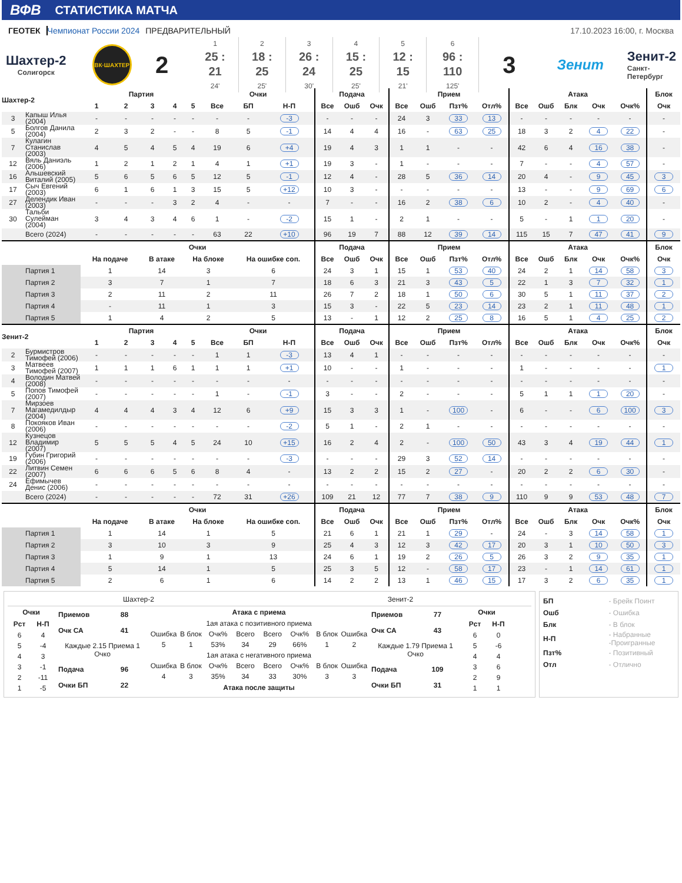ВФВ СТАТИСТИКА МАТЧА
ГЕОТЕК Чемпионат России 2024 ПРЕДВАРИТЕЛЬНЫЙ
17.10.2023 16:00, г. Москва
Шахтер-2
Солигорск
ВК·ШАХТЕР
2
1
25 : 21
24'
2
18 : 25
25'
3
26 : 24
30'
4
15 : 25
25'
5
12 : 15
21'
6
96 : 110
125'
3
Зенит
Зенит-2
Санкт-
Петербург
| Шахтер-2 | | Партия | | | | | Очки | | | Подача | | | Прием | | | | Атака | | | | | Блок |
| --- | --- | --- | --- | --- | --- | --- | --- | --- | --- | --- | --- | --- | --- | --- | --- | --- | --- | --- | --- | --- | --- | --- |
| | | 1 | 2 | 3 | 4 | 5 | Все | БП | Н-П | Все | Ошб | Очк | Все | Ошб | Пзт% | Отл% | Все | Ошб | Блк | Очк | Очк% | Очк |
| 3 | Капыш Илья (2004) | - | - | - | - | - | - | - | -3 | - | - | - | 24 | 3 | 33 | 13 | - | - | - | - | - | - |
| 5 | Болгов Данила (2004) | 2 | 3 | 2 | - | - | 8 | 5 | -1 | 14 | 4 | 4 | 16 | - | 63 | 25 | 18 | 3 | 2 | 4 | 22 | - |
| 7 | Кулагин Станислав (2003) | 4 | 5 | 4 | 5 | 4 | 19 | 6 | +4 | 19 | 4 | 3 | 1 | 1 | - | - | 42 | 6 | 4 | 16 | 38 | - |
| 12 | Вяль Даниэль (2006) | 1 | 2 | 1 | 2 | 1 | 4 | 1 | +1 | 19 | 3 | - | 1 | - | - | - | 7 | - | - | 4 | 57 | - |
| 16 | Альшевский Виталий (2005) | 5 | 6 | 5 | 6 | 5 | 12 | 5 | -1 | 12 | 4 | - | 28 | 5 | 36 | 14 | 20 | 4 | - | 9 | 45 | 3 |
| 17 | Сыч Евгений (2003) | 6 | 1 | 6 | 1 | 3 | 15 | 5 | +12 | 10 | 3 | - | - | - | - | - | 13 | - | - | 9 | 69 | 6 |
| 27 | Делендик Иван (2003) | - | - | - | 3 | 2 | 4 | - | - | 7 | - | - | 16 | 2 | 38 | 6 | 10 | 2 | - | 4 | 40 | - |
| 30 | Тальби Сулейман (2004) | 3 | 4 | 3 | 4 | 6 | 1 | - | -2 | 15 | 1 | - | 2 | 1 | - | - | 5 | - | 1 | 1 | 20 | - |
| | Всего (2024) | - | - | - | - | - | 63 | 22 | +10 | 96 | 19 | 7 | 88 | 12 | 39 | 14 | 115 | 15 | 7 | 47 | 41 | 9 |
| | | Очки | | | | | | | | Подача | | | Прием | | | | Атака | | | | | Блок |
| | | На подаче | | В атаке | | На блоке | | На ошибке соп. | | Все | Ошб | Очк | Все | Ошб | Пзт% | Отл% | Все | Ошб | Блк | Очк | Очк% | Очк |
| Партия 1 | | 1 | | 14 | | 3 | | 6 | | 24 | 3 | 1 | 15 | 1 | 53 | 40 | 24 | 2 | 1 | 14 | 58 | 3 |
| Партия 2 | | 3 | | 7 | | 1 | | 7 | | 18 | 6 | 3 | 21 | 3 | 43 | 5 | 22 | 1 | 3 | 7 | 32 | 1 |
| Партия 3 | | 2 | | 11 | | 2 | | 11 | | 26 | 7 | 2 | 18 | 1 | 50 | 6 | 30 | 5 | 1 | 11 | 37 | 2 |
| Партия 4 | | - | | 11 | | 1 | | 3 | | 15 | 3 | - | 22 | 5 | 23 | 14 | 23 | 2 | 1 | 11 | 48 | 1 |
| Партия 5 | | 1 | | 4 | | 2 | | 5 | | 13 | - | 1 | 12 | 2 | 25 | 8 | 16 | 5 | 1 | 4 | 25 | 2 |
| Зенит-2 | | Партия | | | | | Очки | | | Подача | | | Прием | | | | Атака | | | | | Блок |
| | | 1 | 2 | 3 | 4 | 5 | Все | БП | Н-П | Все | Ошб | Очк | Все | Ошб | Пзт% | Отл% | Все | Ошб | Блк | Очк | Очк% | Очк |
| 2 | Бурмистров Тимофей (2006) | - | - | - | - | - | 1 | 1 | -3 | 13 | 4 | 1 | - | - | - | - | - | - | - | - | - | - |
| 3 | Матвеев Тимофей (2007) | 1 | 1 | 1 | 6 | 1 | 1 | 1 | +1 | 10 | - | - | 1 | - | - | - | 1 | - | - | - | - | 1 |
| 4 | Володин Матвей (2008) | - | - | - | - | - | - | - | - | - | - | - | - | - | - | - | - | - | - | - | - | - |
| 5 | Попов Тимофей (2007) | - | - | - | - | - | 1 | - | -1 | 3 | - | - | 2 | - | - | - | 5 | 1 | 1 | 1 | 20 | - |
| 7 | Мирзоев Магамедилдыр (2004) | 4 | 4 | 4 | 3 | 4 | 12 | 6 | +9 | 15 | 3 | 3 | 1 | - | 100 | - | 6 | - | - | 6 | 100 | 3 |
| 8 | Покояков Иван (2006) | - | - | - | - | - | - | - | -2 | 5 | 1 | - | 2 | 1 | - | - | - | - | - | - | - | - |
| 12 | Кузнецов Владимир (2007) | 5 | 5 | 5 | 4 | 5 | 24 | 10 | +15 | 16 | 2 | 4 | 2 | - | 100 | 50 | 43 | 3 | 4 | 19 | 44 | 1 |
| 19 | Губин Григорий (2006) | - | - | - | - | - | - | - | -3 | - | - | - | 29 | 3 | 52 | 14 | - | - | - | - | - | - |
| 22 | Литвин Семен (2007) | 6 | 6 | 6 | 5 | 6 | 8 | 4 | - | 13 | 2 | 2 | 15 | 2 | 27 | - | 20 | 2 | 2 | 6 | 30 | - |
| 24 | Ефимычев Денис (2006) | - | - | - | - | - | - | - | - | - | - | - | - | - | - | - | - | - | - | - | - | - |
| | Всего (2024) | - | - | - | - | - | 72 | 31 | +26 | 109 | 21 | 12 | 77 | 7 | 38 | 9 | 110 | 9 | 9 | 53 | 48 | 7 |
| | | Очки | | | | | | | | Подача | | | Прием | | | | Атака | | | | | Блок |
| | | На подаче | | В атаке | | На блоке | | На ошибке соп. | | Все | Ошб | Очк | Все | Ошб | Пзт% | Отл% | Все | Ошб | Блк | Очк | Очк% | Очк |
| Партия 1 | | 1 | | 14 | | 1 | | 5 | | 21 | 6 | 1 | 21 | 1 | 29 | - | 24 | - | 3 | 14 | 58 | 1 |
| Партия 2 | | 3 | | 10 | | 3 | | 9 | | 25 | 4 | 3 | 12 | 3 | 42 | 17 | 20 | 3 | 1 | 10 | 50 | 3 |
| Партия 3 | | 1 | | 9 | | 1 | | 13 | | 24 | 6 | 1 | 19 | 2 | 26 | 5 | 26 | 3 | 2 | 9 | 35 | 1 |
| Партия 4 | | 5 | | 14 | | 1 | | 5 | | 25 | 3 | 5 | 12 | - | 58 | 17 | 23 | - | 1 | 14 | 61 | 1 |
| Партия 5 | | 2 | | 6 | | 1 | | 6 | | 14 | 2 | 2 | 13 | 1 | 46 | 15 | 17 | 3 | 2 | 6 | 35 | 1 |
Шахтер-2 Зенит-2
| Очки | |
| --- | --- |
| Рст | Н-П |
| 6 | 4 |
| 5 | -4 |
| 4 | 3 |
| 3 | -1 |
| 2 | -11 |
| 1 | -5 |
| Приемов | 88 |
| --- | --- |
| Очк СА | 41 |
| Каждые 2.15 Приема 1 Очко | |
| Подача | 96 |
| Очки БП | 22 |
| Атака с приема | | | | | | | |
| --- | --- | --- | --- | --- | --- | --- | --- |
| 1ая атака с позитивного приема | | | | | | | |
| Ошибка | В блок | Очк% | Всего | Всего | Очк% | В блок | Ошибка |
| 5 | 1 | 53% | 34 | 29 | 66% | 1 | 2 |
| 1ая атака с негативного приема | | | | | | | |
| Ошибка | В блок | Очк% | Всего | Всего | Очк% | В блок | Ошибка |
| 4 | 3 | 35% | 34 | 33 | 30% | 3 | 3 |
| Атака после защиты | | | | | | | |
| Приемов | 77 |
| --- | --- |
| Очк СА | 43 |
| Каждые 1.79 Приема 1 Очко | |
| Подача | 109 |
| Очки БП | 31 |
| Очки | |
| --- | --- |
| Рст | Н-П |
| 6 | 0 |
| 5 | -6 |
| 4 | 4 |
| 3 | 6 |
| 2 | 9 |
| 1 | 1 |
| БП | - Брейк Поинт |
| Ошб | - Ошибка |
| Блк | - В блок |
| Н-П | - Набранные -Проигранные |
| Пзт% | - Позитивный |
| Отл | - Отлично |